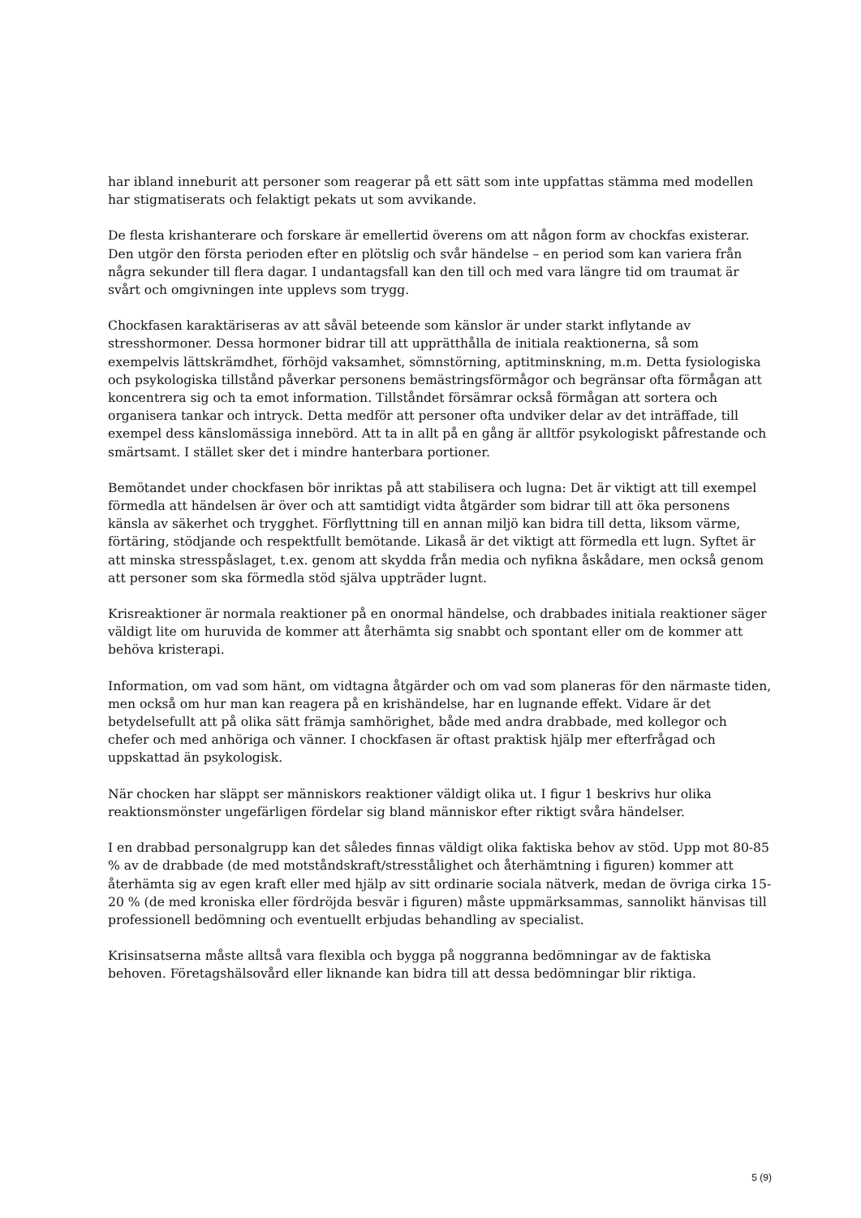har ibland inneburit att personer som reagerar på ett sätt som inte uppfattas stämma med modellen har stigmatiserats och felaktigt pekats ut som avvikande.
De flesta krishanterare och forskare är emellertid överens om att någon form av chockfas existerar. Den utgör den första perioden efter en plötslig och svår händelse – en period som kan variera från några sekunder till flera dagar. I undantagsfall kan den till och med vara längre tid om traumat är svårt och omgivningen inte upplevs som trygg.
Chockfasen karaktäriseras av att såväl beteende som känslor är under starkt inflytande av stresshormoner. Dessa hormoner bidrar till att upprätthålla de initiala reaktionerna, så som exempelvis lättskrämdhet, förhöjd vaksamhet, sömnstörning, aptitminskning, m.m. Detta fysiologiska och psykologiska tillstånd påverkar personens bemästringsförmågor och begränsar ofta förmågan att koncentrera sig och ta emot information. Tillståndet försämrar också förmågan att sortera och organisera tankar och intryck. Detta medför att personer ofta undviker delar av det inträffade, till exempel dess känslomässiga innebörd. Att ta in allt på en gång är alltför psykologiskt påfrestande och smärtsamt. I stället sker det i mindre hanterbara portioner.
Bemötandet under chockfasen bör inriktas på att stabilisera och lugna: Det är viktigt att till exempel förmedla att händelsen är över och att samtidigt vidta åtgärder som bidrar till att öka personens känsla av säkerhet och trygghet. Förflyttning till en annan miljö kan bidra till detta, liksom värme, förtäring, stödjande och respektfullt bemötande. Likaså är det viktigt att förmedla ett lugn. Syftet är att minska stresspåslaget, t.ex. genom att skydda från media och nyfikna åskådare, men också genom att personer som ska förmedla stöd själva uppträder lugnt.
Krisreaktioner är normala reaktioner på en onormal händelse, och drabbades initiala reaktioner säger väldigt lite om huruvida de kommer att återhämta sig snabbt och spontant eller om de kommer att behöva kristerapi.
Information, om vad som hänt, om vidtagna åtgärder och om vad som planeras för den närmaste tiden, men också om hur man kan reagera på en krishändelse, har en lugnande effekt. Vidare är det betydelsefullt att på olika sätt främja samhörighet, både med andra drabbade, med kollegor och chefer och med anhöriga och vänner. I chockfasen är oftast praktisk hjälp mer efterfrågad och uppskattad än psykologisk.
När chocken har släppt ser människors reaktioner väldigt olika ut. I figur 1 beskrivs hur olika reaktionsmönster ungefärligen fördelar sig bland människor efter riktigt svåra händelser.
I en drabbad personalgrupp kan det således finnas väldigt olika faktiska behov av stöd. Upp mot 80-85 % av de drabbade (de med motståndskraft/stresstålighet och återhämtning i figuren) kommer att återhämta sig av egen kraft eller med hjälp av sitt ordinarie sociala nätverk, medan de övriga cirka 15-20 % (de med kroniska eller fördröjda besvär i figuren) måste uppmärksammas, sannolikt hänvisas till professionell bedömning och eventuellt erbjudas behandling av specialist.
Krisinsatserna måste alltså vara flexibla och bygga på noggranna bedömningar av de faktiska behoven. Företagshälsovård eller liknande kan bidra till att dessa bedömningar blir riktiga.
5 (9)